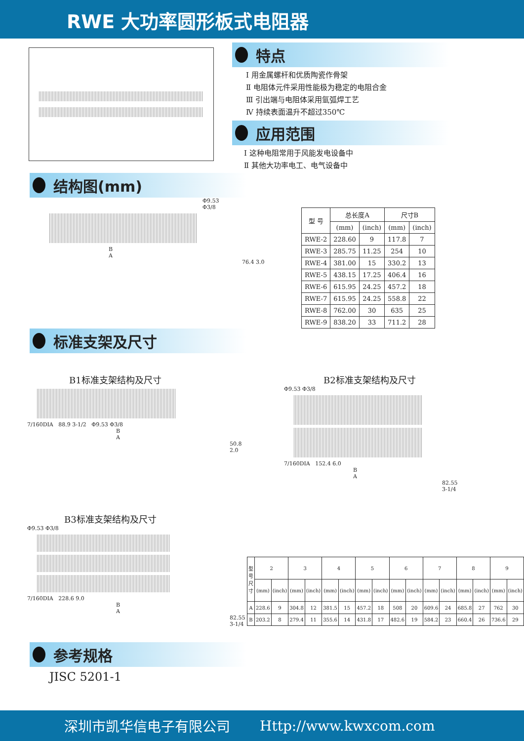RWE 大功率圆形板式电阻器
特点
Ⅰ 用金属螺杆和优质陶瓷作骨架
Ⅱ 电阻体元件采用性能极为稳定的电阻合金
Ⅲ 引出端与电阻体采用氩弧焊工艺
Ⅳ 持续表面温升不超过350℃
应用范围
Ⅰ 这种电阻常用于风能发电设备中
Ⅱ 其他大功率电工、电气设备中
结构图(mm)
Φ9.53
Φ3/8
B
A
76.4 3.0
| 型 号 | 总长度A | | 尺寸B | |
| --- | --- | --- | --- | --- |
| | (mm) | (inch) | (mm) | (inch) |
| RWE-2 | 228.60 | 9 | 117.8 | 7 |
| RWE-3 | 285.75 | 11.25 | 254 | 10 |
| RWE-4 | 381.00 | 15 | 330.2 | 13 |
| RWE-5 | 438.15 | 17.25 | 406.4 | 16 |
| RWE-6 | 615.95 | 24.25 | 457.2 | 18 |
| RWE-7 | 615.95 | 24.25 | 558.8 | 22 |
| RWE-8 | 762.00 | 30 | 635 | 25 |
| RWE-9 | 838.20 | 33 | 711.2 | 28 |
标准支架及尺寸
B1标准支架结构及尺寸
7/160DIA 88.9 3-1/2 Φ9.53 Φ3/8
B
A
50.8
2.0
B2标准支架结构及尺寸
Φ9.53 Φ3/8
7/160DIA 152.4 6.0
B
A
82.55
3-1/4
B3标准支架结构及尺寸
Φ9.53 Φ3/8
7/160DIA 228.6 9.0
B
A
82.55
3-1/4
| 型号 尺寸 | 2 | | 3 | | 4 | | 5 | | 6 | | 7 | | 8 | | 9 | |
| --- | --- | --- | --- | --- | --- | --- | --- | --- | --- | --- | --- | --- | --- | --- | --- | --- |
| | (mm) | (inch) | (mm) | (inch) | (mm) | (inch) | (mm) | (inch) | (mm) | (inch) | (mm) | (inch) | (mm) | (inch) | (mm) | (inch) |
| A | 228.6 | 9 | 304.8 | 12 | 381.5 | 15 | 457.2 | 18 | 508 | 20 | 609.6 | 24 | 685.8 | 27 | 762 | 30 |
| B | 203.2 | 8 | 279.4 | 11 | 355.6 | 14 | 431.8 | 17 | 482.6 | 19 | 584.2 | 23 | 660.4 | 26 | 736.6 | 29 |
参考规格
JISC 5201-1
深圳市凯华信电子有限公司 Http://www.kwxcom.com